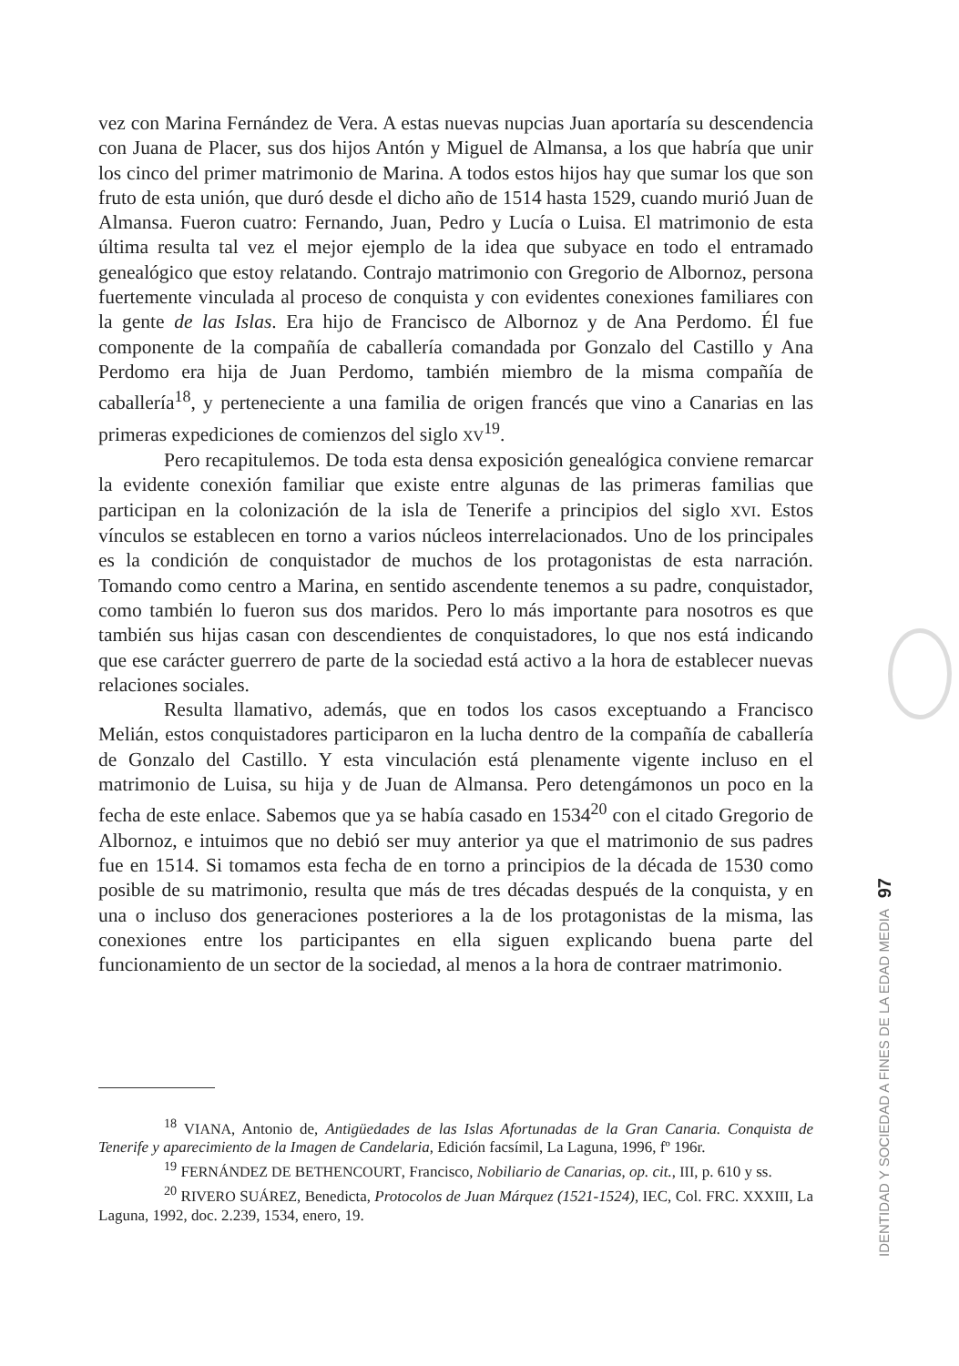vez con Marina Fernández de Vera. A estas nuevas nupcias Juan aportaría su descendencia con Juana de Placer, sus dos hijos Antón y Miguel de Almansa, a los que habría que unir los cinco del primer matrimonio de Marina. A todos estos hijos hay que sumar los que son fruto de esta unión, que duró desde el dicho año de 1514 hasta 1529, cuando murió Juan de Almansa. Fueron cuatro: Fernando, Juan, Pedro y Lucía o Luisa. El matrimonio de esta última resulta tal vez el mejor ejemplo de la idea que subyace en todo el entramado genealógico que estoy relatando. Contrajo matrimonio con Gregorio de Albornoz, persona fuertemente vinculada al proceso de conquista y con evidentes conexiones familiares con la gente de las Islas. Era hijo de Francisco de Albornoz y de Ana Perdomo. Él fue componente de la compañía de caballería comandada por Gonzalo del Castillo y Ana Perdomo era hija de Juan Perdomo, también miembro de la misma compañía de caballería<sup>18</sup>, y perteneciente a una familia de origen francés que vino a Canarias en las primeras expediciones de comienzos del siglo XV<sup>19</sup>.
Pero recapitulemos. De toda esta densa exposición genealógica conviene remarcar la evidente conexión familiar que existe entre algunas de las primeras familias que participan en la colonización de la isla de Tenerife a principios del siglo XVI. Estos vínculos se establecen en torno a varios núcleos interrelacionados. Uno de los principales es la condición de conquistador de muchos de los protagonistas de esta narración. Tomando como centro a Marina, en sentido ascendente tenemos a su padre, conquistador, como también lo fueron sus dos maridos. Pero lo más importante para nosotros es que también sus hijas casan con descendientes de conquistadores, lo que nos está indicando que ese carácter guerrero de parte de la sociedad está activo a la hora de establecer nuevas relaciones sociales.
Resulta llamativo, además, que en todos los casos exceptuando a Francisco Melián, estos conquistadores participaron en la lucha dentro de la compañía de caballería de Gonzalo del Castillo. Y esta vinculación está plenamente vigente incluso en el matrimonio de Luisa, su hija y de Juan de Almansa. Pero detengámonos un poco en la fecha de este enlace. Sabemos que ya se había casado en 1534<sup>20</sup> con el citado Gregorio de Albornoz, e intuimos que no debió ser muy anterior ya que el matrimonio de sus padres fue en 1514. Si tomamos esta fecha de en torno a principios de la década de 1530 como posible de su matrimonio, resulta que más de tres décadas después de la conquista, y en una o incluso dos generaciones posteriores a la de los protagonistas de la misma, las conexiones entre los participantes en ella siguen explicando buena parte del funcionamiento de un sector de la sociedad, al menos a la hora de contraer matrimonio.
<sup>18</sup> VIANA, Antonio de, Antigüedades de las Islas Afortunadas de la Gran Canaria. Conquista de Tenerife y aparecimiento de la Imagen de Candelaria, Edición facsímil, La Laguna, 1996, fº 196r.
<sup>19</sup> FERNÁNDEZ DE BETHENCOURT, Francisco, Nobiliario de Canarias, op. cit., III, p. 610 y ss.
<sup>20</sup> RIVERO SUÁREZ, Benedicta, Protocolos de Juan Márquez (1521-1524), IEC, Col. FRC. XXXIII, La Laguna, 1992, doc. 2.239, 1534, enero, 19.
IDENTIDAD Y SOCIEDAD A FINES DE LA EDAD MEDIA 97